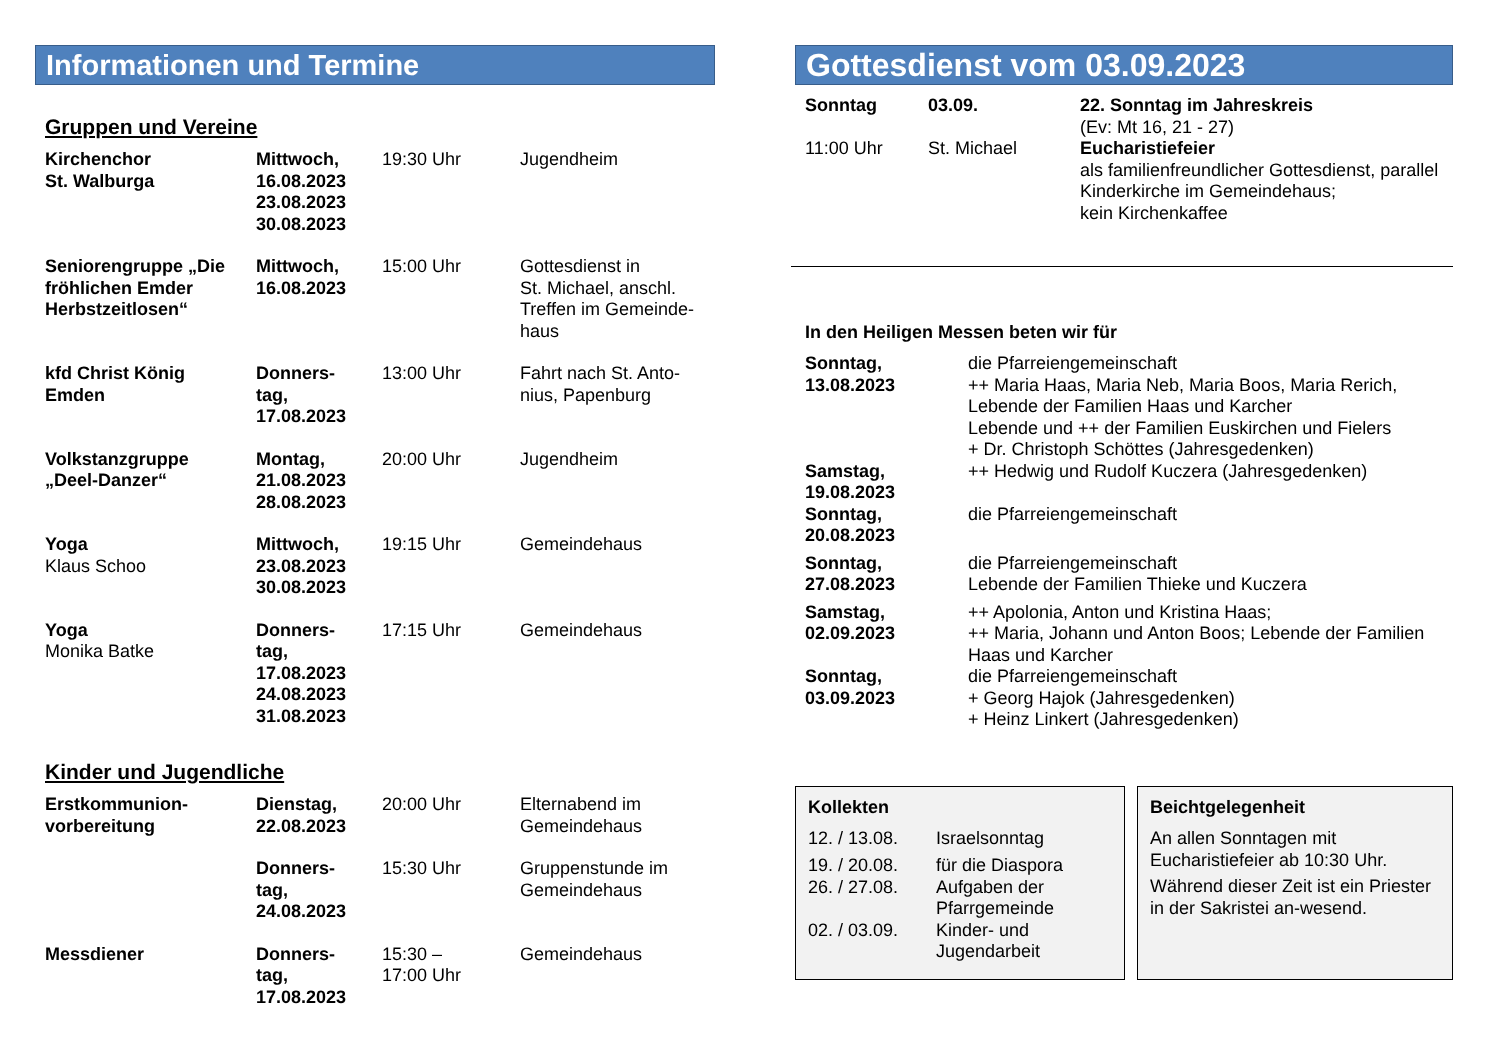Informationen und Termine
Gruppen und Vereine
| Kirchenchor St. Walburga | Mittwoch, 16.08.2023 23.08.2023 30.08.2023 | 19:30 Uhr | Jugendheim |
| Seniorengruppe „Die fröhlichen Emder Herbstzeitlosen“ | Mittwoch, 16.08.2023 | 15:00 Uhr | Gottesdienst in St. Michael, anschl. Treffen im Gemeinde-haus |
| kfd Christ König Emden | Donners- tag, 17.08.2023 | 13:00 Uhr | Fahrt nach St. Anto-nius, Papenburg |
| Volkstanzgruppe „Deel-Danzer“ | Montag, 21.08.2023 28.08.2023 | 20:00 Uhr | Jugendheim |
| Yoga Klaus Schoo | Mittwoch, 23.08.2023 30.08.2023 | 19:15 Uhr | Gemeindehaus |
| Yoga Monika Batke | Donners- tag, 17.08.2023 24.08.2023 31.08.2023 | 17:15 Uhr | Gemeindehaus |
Kinder und Jugendliche
| Erstkommunion- vorbereitung | Dienstag, 22.08.2023 | 20:00 Uhr | Elternabend im Gemeindehaus |
| | Donners- tag, 24.08.2023 | 15:30 Uhr | Gruppenstunde im Gemeindehaus |
| Messdiener | Donners- tag, 17.08.2023 | 15:30 – 17:00 Uhr | Gemeindehaus |
Gottesdienst vom 03.09.2023
| Sonntag | 03.09. | 22. Sonntag im Jahreskreis (Ev: Mt 16, 21 - 27) |
| 11:00 Uhr | St. Michael | Eucharistiefeier als familienfreundlicher Gottesdienst, parallel Kinderkirche im Gemeindehaus; kein Kirchenkaffee |
In den Heiligen Messen beten wir für
| Sonntag, 13.08.2023 | die Pfarreiengemeinschaft ++ Maria Haas, Maria Neb, Maria Boos, Maria Rerich, Lebende der Familien Haas und Karcher Lebende und ++ der Familien Euskirchen und Fielers + Dr. Christoph Schöttes (Jahresgedenken) |
| Samstag, 19.08.2023 | ++ Hedwig und Rudolf Kuczera (Jahresgedenken) |
| Sonntag, 20.08.2023 | die Pfarreiengemeinschaft |
| Sonntag, 27.08.2023 | die Pfarreiengemeinschaft Lebende der Familien Thieke und Kuczera |
| Samstag, 02.09.2023 | ++ Apolonia, Anton und Kristina Haas; ++ Maria, Johann und Anton Boos; Lebende der Familien Haas und Karcher |
| Sonntag, 03.09.2023 | die Pfarreiengemeinschaft + Georg Hajok (Jahresgedenken) + Heinz Linkert (Jahresgedenken) |
Kollekten
| 12. / 13.08. | Israelsonntag |
| 19. / 20.08. | für die Diaspora |
| 26. / 27.08. | Aufgaben der Pfarrgemeinde |
| 02. / 03.09. | Kinder- und Jugendarbeit |
Beichtgelegenheit
An allen Sonntagen mit Eucharistiefeier ab 10:30 Uhr.
Während dieser Zeit ist ein Priester in der Sakristei an-wesend.